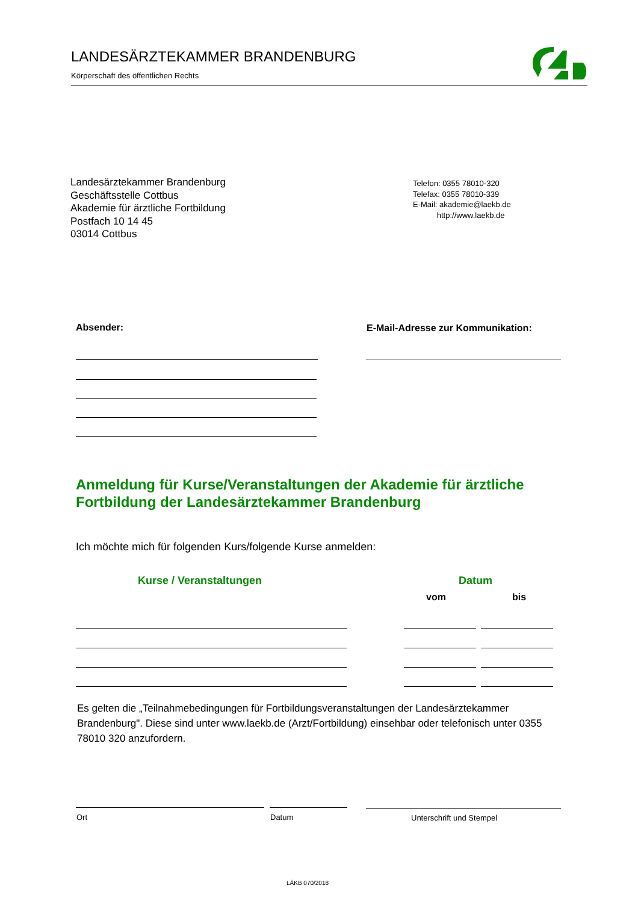LANDESÄRZTEKAMMER BRANDENBURG
Körperschaft des öffentlichen Rechts
Landesärztekammer Brandenburg
Geschäftsstelle Cottbus
Akademie für ärztliche Fortbildung
Postfach 10 14 45
03014 Cottbus
Telefon: 0355 78010-320
Telefax: 0355 78010-339
E-Mail: akademie@laekb.de
http://www.laekb.de
Absender:
E-Mail-Adresse zur Kommunikation:
Anmeldung für Kurse/Veranstaltungen der Akademie für ärztliche
Fortbildung der Landesärztekammer Brandenburg
Ich möchte mich für folgenden Kurs/folgende Kurse anmelden:
Kurse / Veranstaltungen Datum
vom bis
Es gelten die „Teilnahmebedingungen für Fortbildungsveranstaltungen der Landesärztekammer Brandenburg". Diese sind unter www.laekb.de (Arzt/Fortbildung) einsehbar oder telefonisch unter 0355 78010 320 anzufordern.
Ort Datum Unterschrift und Stempel
LÄKB 070/2018